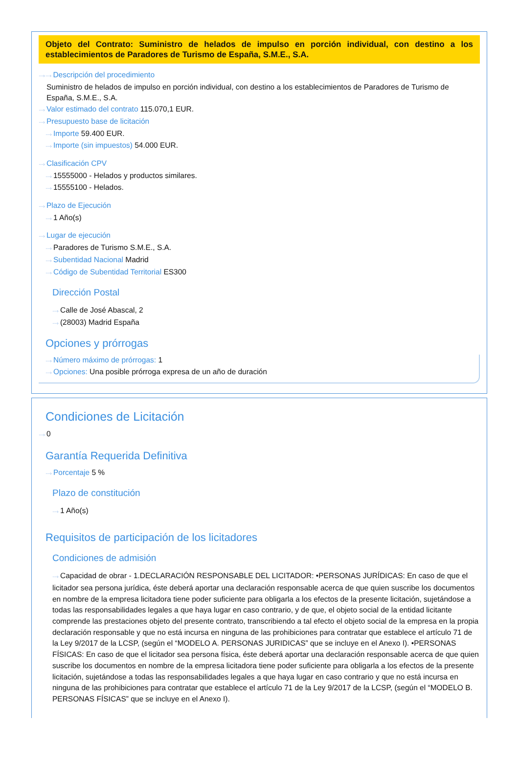Objeto del Contrato: Suministro de helados de impulso en porción individual, con destino a los establecimientos de Paradores de Turismo de España, S.M.E., S.A.
····› ····› Descripción del procedimiento
Suministro de helados de impulso en porción individual, con destino a los establecimientos de Paradores de Turismo de España, S.M.E., S.A.
····› Valor estimado del contrato 115.070,1 EUR.
····› Presupuesto base de licitación
····› Importe 59.400 EUR.
····› Importe (sin impuestos) 54.000 EUR.
····› Clasificación CPV
····› 15555000 - Helados y productos similares.
····› 15555100 - Helados.
····› Plazo de Ejecución
····› 1 Año(s)
····› Lugar de ejecución
····› Paradores de Turismo S.M.E., S.A.
····› Subentidad Nacional Madrid
····› Código de Subentidad Territorial ES300
Dirección Postal
····› Calle de José Abascal, 2
····› (28003) Madrid España
Opciones y prórrogas
····› Número máximo de prórrogas: 1
····› Opciones: Una posible prórroga expresa de un año de duración
Condiciones de Licitación
····› 0
Garantía Requerida Definitiva
····› Porcentaje 5 %
Plazo de constitución
····› 1 Año(s)
Requisitos de participación de los licitadores
Condiciones de admisión
····› Capacidad de obrar - 1.DECLARACIÓN RESPONSABLE DEL LICITADOR: •PERSONAS JURÍDICAS: En caso de que el licitador sea persona jurídica, éste deberá aportar una declaración responsable acerca de que quien suscribe los documentos en nombre de la empresa licitadora tiene poder suficiente para obligarla a los efectos de la presente licitación, sujetándose a todas las responsabilidades legales a que haya lugar en caso contrario, y de que, el objeto social de la entidad licitante comprende las prestaciones objeto del presente contrato, transcribiendo a tal efecto el objeto social de la empresa en la propia declaración responsable y que no está incursa en ninguna de las prohibiciones para contratar que establece el artículo 71 de la Ley 9/2017 de la LCSP, (según el “MODELO A. PERSONAS JURIDICAS” que se incluye en el Anexo I). •PERSONAS FÍSICAS: En caso de que el licitador sea persona física, éste deberá aportar una declaración responsable acerca de que quien suscribe los documentos en nombre de la empresa licitadora tiene poder suficiente para obligarla a los efectos de la presente licitación, sujetándose a todas las responsabilidades legales a que haya lugar en caso contrario y que no está incursa en ninguna de las prohibiciones para contratar que establece el artículo 71 de la Ley 9/2017 de la LCSP, (según el “MODELO B. PERSONAS FÍSICAS” que se incluye en el Anexo I).